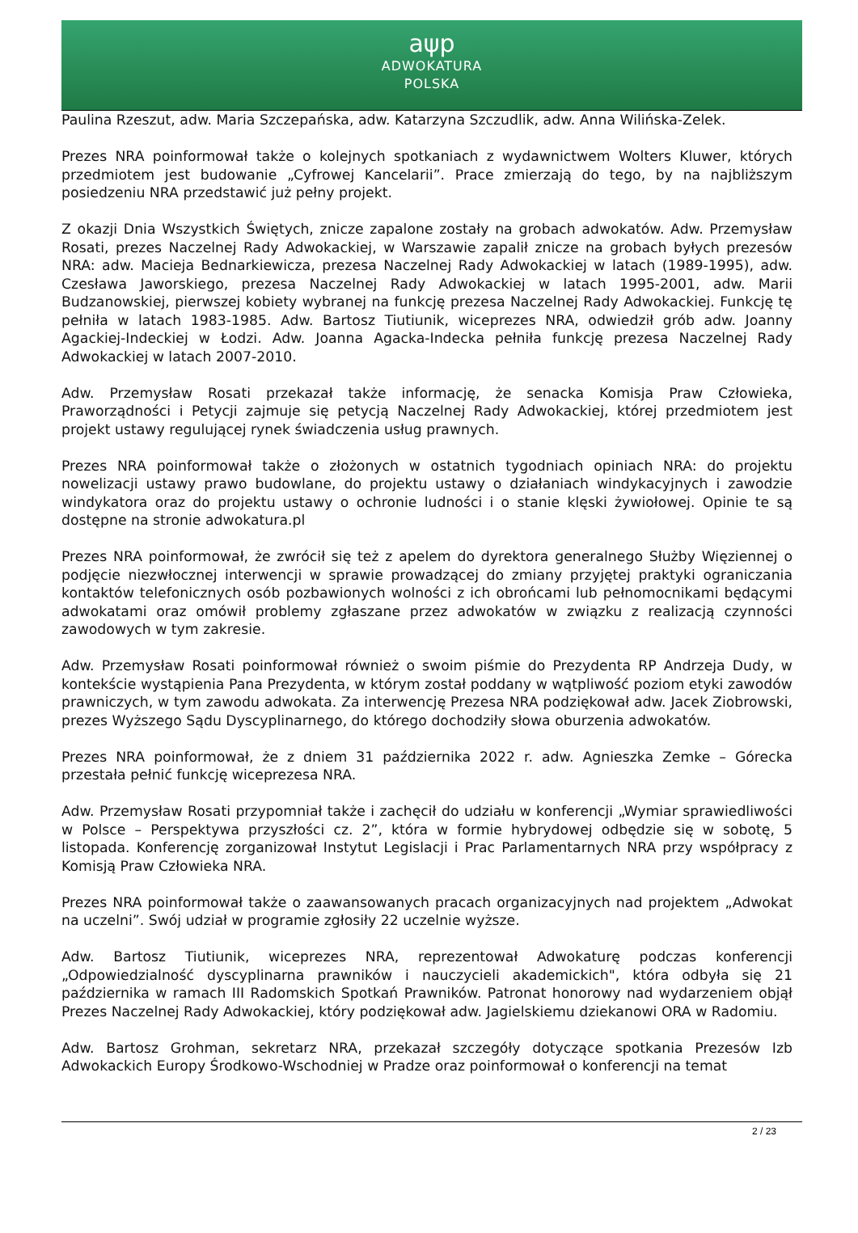aψp
ADWOKATURA
POLSKA
Paulina Rzeszut, adw. Maria Szczepańska, adw. Katarzyna Szczudlik, adw. Anna Wilińska-Zelek.
Prezes NRA poinformował także o kolejnych spotkaniach z wydawnictwem Wolters Kluwer, których przedmiotem jest budowanie „Cyfrowej Kancelarii”. Prace zmierzają do tego, by na najbliższym posiedzeniu NRA przedstawić już pełny projekt.
Z okazji Dnia Wszystkich Świętych, znicze zapalone zostały na grobach adwokatów. Adw. Przemysław Rosati, prezes Naczelnej Rady Adwokackiej, w Warszawie zapalił znicze na grobach byłych prezesów NRA: adw. Macieja Bednarkiewicza, prezesa Naczelnej Rady Adwokackiej w latach (1989-1995), adw. Czesława Jaworskiego, prezesa Naczelnej Rady Adwokackiej w latach 1995-2001, adw. Marii Budzanowskiej, pierwszej kobiety wybranej na funkcję prezesa Naczelnej Rady Adwokackiej. Funkcję tę pełniła w latach 1983-1985. Adw. Bartosz Tiutiunik, wiceprezes NRA, odwiedził grób adw. Joanny Agackiej-Indeckiej w Łodzi. Adw. Joanna Agacka-Indecka pełniła funkcję prezesa Naczelnej Rady Adwokackiej w latach 2007-2010.
Adw. Przemysław Rosati przekazał także informację, że senacka Komisja Praw Człowieka, Praworządności i Petycji zajmuje się petycją Naczelnej Rady Adwokackiej, której przedmiotem jest projekt ustawy regulującej rynek świadczenia usług prawnych.
Prezes NRA poinformował także o złożonych w ostatnich tygodniach opiniach NRA: do projektu nowelizacji ustawy prawo budowlane, do projektu ustawy o działaniach windykacyjnych i zawodzie windykatora oraz do projektu ustawy o ochronie ludności i o stanie klęski żywiołowej. Opinie te są dostępne na stronie adwokatura.pl
Prezes NRA poinformował, że zwrócił się też z apelem do dyrektora generalnego Służby Więziennej o podjęcie niezwłocznej interwencji w sprawie prowadzącej do zmiany przyjętej praktyki ograniczania kontaktów telefonicznych osób pozbawionych wolności z ich obrońcami lub pełnomocnikami będącymi adwokatami oraz omówił problemy zgłaszane przez adwokatów w związku z realizacją czynności zawodowych w tym zakresie.
Adw. Przemysław Rosati poinformował również o swoim piśmie do Prezydenta RP Andrzeja Dudy, w kontekście wystąpienia Pana Prezydenta, w którym został poddany w wątpliwość poziom etyki zawodów prawniczych, w tym zawodu adwokata. Za interwencję Prezesa NRA podziękował adw. Jacek Ziobrowski, prezes Wyższego Sądu Dyscyplinarnego, do którego dochodziły słowa oburzenia adwokatów.
Prezes NRA poinformował, że z dniem 31 października 2022 r. adw. Agnieszka Zemke – Górecka przestała pełnić funkcję wiceprezesa NRA.
Adw. Przemysław Rosati przypomniał także i zachęcił do udziału w konferencji „Wymiar sprawiedliwości w Polsce – Perspektywa przyszłości cz. 2”, która w formie hybrydowej odbędzie się w sobotę, 5 listopada. Konferencję zorganizował Instytut Legislacji i Prac Parlamentarnych NRA przy współpracy z Komisją Praw Człowieka NRA.
Prezes NRA poinformował także o zaawansowanych pracach organizacyjnych nad projektem „Adwokat na uczelni”. Swój udział w programie zgłosiły 22 uczelnie wyższe.
Adw. Bartosz Tiutiunik, wiceprezes NRA, reprezentował Adwokaturę podczas konferencji „Odpowiedzialność dyscyplinarna prawników i nauczycieli akademickich", która odbyła się 21 października w ramach III Radomskich Spotkań Prawników. Patronat honorowy nad wydarzeniem objął Prezes Naczelnej Rady Adwokackiej, który podziękował adw. Jagielskiemu dziekanowi ORA w Radomiu.
Adw. Bartosz Grohman, sekretarz NRA, przekazał szczegóły dotyczące spotkania Prezesów Izb Adwokackich Europy Środkowo-Wschodniej w Pradze oraz poinformował o konferencji na temat
2 / 23